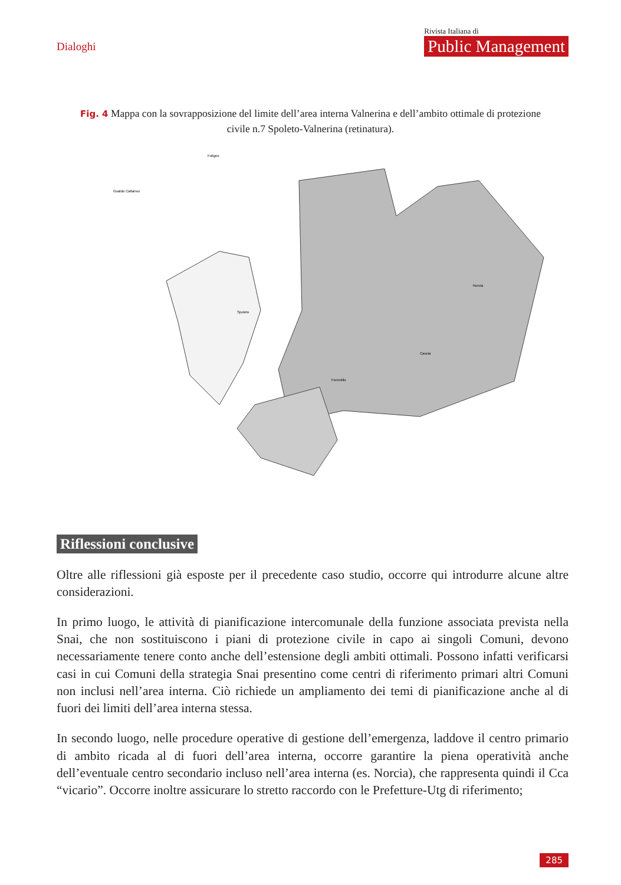Dialoghi
Rivista Italiana di
Public Management
Fig. 4 Mappa con la sovrapposizione del limite dell’area interna Valnerina e dell’ambito ottimale di protezione civile n.7 Spoleto-Valnerina (retinatura).
Spoleto
Norcia
Cascia
Ferentillo
Gualdo Cattaneo
Foligno
Riflessioni conclusive
Oltre alle riflessioni già esposte per il precedente caso studio, occorre qui introdurre alcune altre considerazioni.
In primo luogo, le attività di pianificazione intercomunale della funzione associata prevista nella Snai, che non sostituiscono i piani di protezione civile in capo ai singoli Comuni, devono necessariamente tenere conto anche dell’estensione degli ambiti ottimali. Possono infatti verificarsi casi in cui Comuni della strategia Snai presentino come centri di riferimento primari altri Comuni non inclusi nell’area interna. Ciò richiede un ampliamento dei temi di pianificazione anche al di fuori dei limiti dell’area interna stessa.
In secondo luogo, nelle procedure operative di gestione dell’emergenza, laddove il centro primario di ambito ricada al di fuori dell’area interna, occorre garantire la piena operatività anche dell’eventuale centro secondario incluso nell’area interna (es. Norcia), che rappresenta quindi il Cca “vicario”. Occorre inoltre assicurare lo stretto raccordo con le Prefetture-Utg di riferimento;
285